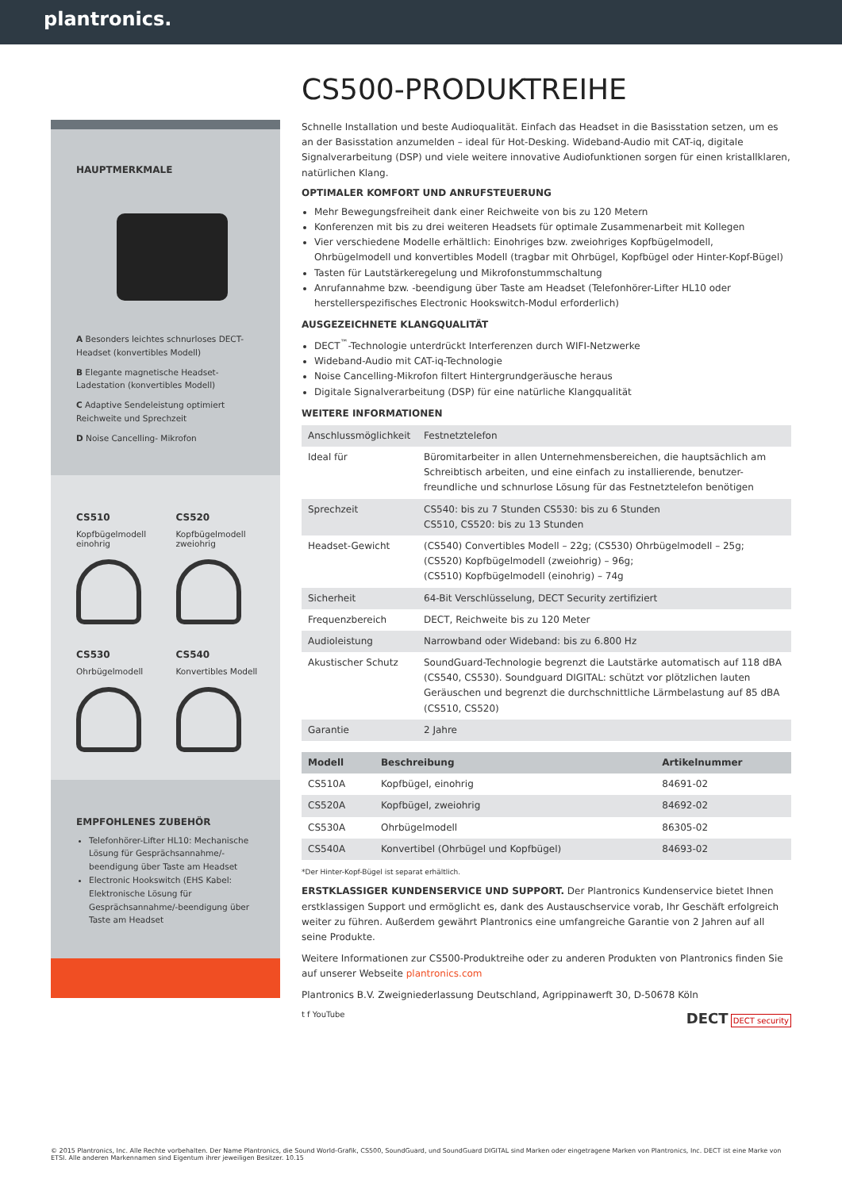plantronics.
HAUPTMERKMALE
A Besonders leichtes schnurloses DECT-Headset (konvertibles Modell)
B Elegante magnetische Headset-Ladestation (konvertibles Modell)
C Adaptive Sendeleistung optimiert Reichweite und Sprechzeit
D Noise Cancelling- Mikrofon
CS510
Kopfbügelmodell einohrig
CS520
Kopfbügelmodell zweiohrig
CS530
Ohrbügelmodell
CS540
Konvertibles Modell
EMPFOHLENES ZUBEHÖR
Telefonhörer-Lifter HL10: Mechanische Lösung für Gesprächsannahme/-beendigung über Taste am Headset
Electronic Hookswitch (EHS Kabel: Elektronische Lösung für Gesprächsannahme/-beendigung über Taste am Headset
CS500-PRODUKTREIHE
Schnelle Installation und beste Audioqualität. Einfach das Headset in die Basisstation setzen, um es an der Basisstation anzumelden – ideal für Hot-Desking. Wideband-Audio mit CAT-iq, digitale Signalverarbeitung (DSP) und viele weitere innovative Audiofunktionen sorgen für einen kristallklaren, natürlichen Klang.
OPTIMALER KOMFORT UND ANRUFSTEUERUNG
Mehr Bewegungsfreiheit dank einer Reichweite von bis zu 120 Metern
Konferenzen mit bis zu drei weiteren Headsets für optimale Zusammenarbeit mit Kollegen
Vier verschiedene Modelle erhältlich: Einohriges bzw. zweiohriges Kopfbügelmodell, Ohrbügelmodell und konvertibles Modell (tragbar mit Ohrbügel, Kopfbügel oder Hinter-Kopf-Bügel)
Tasten für Lautstärkeregelung und Mikrofonstummschaltung
Anrufannahme bzw. -beendigung über Taste am Headset (Telefonhörer-Lifter HL10 oder herstellerspezifisches Electronic Hookswitch-Modul erforderlich)
AUSGEZEICHNETE KLANGQUALITÄT
DECT<sup>™</sup>-Technologie unterdrückt Interferenzen durch WIFI-Netzwerke
Wideband-Audio mit CAT-iq-Technologie
Noise Cancelling-Mikrofon filtert Hintergrundgeräusche heraus
Digitale Signalverarbeitung (DSP) für eine natürliche Klangqualität
WEITERE INFORMATIONEN
| Anschlussmöglichkeit | Festnetztelefon |
| Ideal für | Büromitarbeiter in allen Unternehmensbereichen, die hauptsächlich am Schreibtisch arbeiten, und eine einfach zu installierende, benutzer- freundliche und schnurlose Lösung für das Festnetztelefon benötigen |
| Sprechzeit | CS540: bis zu 7 Stunden CS530: bis zu 6 Stunden CS510, CS520: bis zu 13 Stunden |
| Headset-Gewicht | (CS540) Convertibles Modell – 22g; (CS530) Ohrbügelmodell – 25g; (CS520) Kopfbügelmodell (zweiohrig) – 96g; (CS510) Kopfbügelmodell (einohrig) – 74g |
| Sicherheit | 64-Bit Verschlüsselung, DECT Security zertifiziert |
| Frequenzbereich | DECT, Reichweite bis zu 120 Meter |
| Audioleistung | Narrowband oder Wideband: bis zu 6.800 Hz |
| Akustischer Schutz | SoundGuard-Technologie begrenzt die Lautstärke automatisch auf 118 dBA (CS540, CS530). Soundguard DIGITAL: schützt vor plötzlichen lauten Geräuschen und begrenzt die durchschnittliche Lärmbelastung auf 85 dBA (CS510, CS520) |
| Garantie | 2 Jahre |
| Modell | Beschreibung | Artikelnummer |
| --- | --- | --- |
| CS510A | Kopfbügel, einohrig | 84691-02 |
| CS520A | Kopfbügel, zweiohrig | 84692-02 |
| CS530A | Ohrbügelmodell | 86305-02 |
| CS540A | Konvertibel (Ohrbügel und Kopfbügel) | 84693-02 |
*Der Hinter-Kopf-Bügel ist separat erhältlich.
ERSTKLASSIGER KUNDENSERVICE UND SUPPORT. Der Plantronics Kundenservice bietet Ihnen erstklassigen Support und ermöglicht es, dank des Austauschservice vorab, Ihr Geschäft erfolgreich weiter zu führen. Außerdem gewährt Plantronics eine umfangreiche Garantie von 2 Jahren auf all seine Produkte.
Weitere Informationen zur CS500-Produktreihe oder zu anderen Produkten von Plantronics finden Sie auf unserer Webseite plantronics.com
Plantronics B.V. Zweigniederlassung Deutschland, Agrippinawerft 30, D-50678 Köln
t f YouTube DECT DECT security
© 2015 Plantronics, Inc. Alle Rechte vorbehalten. Der Name Plantronics, die Sound World-Grafik, CS500, SoundGuard, und SoundGuard DIGITAL sind Marken oder eingetragene Marken von Plantronics, Inc. DECT ist eine Marke von ETSI. Alle anderen Markennamen sind Eigentum ihrer jeweiligen Besitzer. 10.15